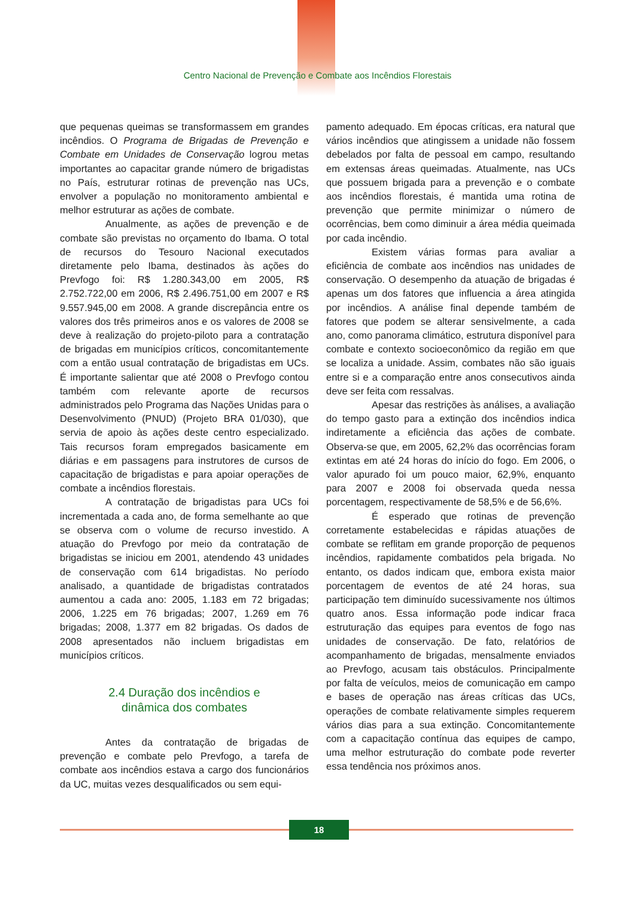Centro Nacional de Prevenção e Combate aos Incêndios Florestais
que pequenas queimas se transformassem em grandes incêndios. O Programa de Brigadas de Prevenção e Combate em Unidades de Conservação logrou metas importantes ao capacitar grande número de brigadistas no País, estruturar rotinas de prevenção nas UCs, envolver a população no monitoramento ambiental e melhor estruturar as ações de combate.
Anualmente, as ações de prevenção e de combate são previstas no orçamento do Ibama. O total de recursos do Tesouro Nacional executados diretamente pelo Ibama, destinados às ações do Prevfogo foi: R$ 1.280.343,00 em 2005, R$ 2.752.722,00 em 2006, R$ 2.496.751,00 em 2007 e R$ 9.557.945,00 em 2008. A grande discrepância entre os valores dos três primeiros anos e os valores de 2008 se deve à realização do projeto-piloto para a contratação de brigadas em municípios críticos, concomitantemente com a então usual contratação de brigadistas em UCs. É importante salientar que até 2008 o Prevfogo contou também com relevante aporte de recursos administrados pelo Programa das Nações Unidas para o Desenvolvimento (PNUD) (Projeto BRA 01/030), que servia de apoio às ações deste centro especializado. Tais recursos foram empregados basicamente em diárias e em passagens para instrutores de cursos de capacitação de brigadistas e para apoiar operações de combate a incêndios florestais.
A contratação de brigadistas para UCs foi incrementada a cada ano, de forma semelhante ao que se observa com o volume de recurso investido. A atuação do Prevfogo por meio da contratação de brigadistas se iniciou em 2001, atendendo 43 unidades de conservação com 614 brigadistas. No período analisado, a quantidade de brigadistas contratados aumentou a cada ano: 2005, 1.183 em 72 brigadas; 2006, 1.225 em 76 brigadas; 2007, 1.269 em 76 brigadas; 2008, 1.377 em 82 brigadas. Os dados de 2008 apresentados não incluem brigadistas em municípios críticos.
2.4 Duração dos incêndios e
dinâmica dos combates
Antes da contratação de brigadas de prevenção e combate pelo Prevfogo, a tarefa de combate aos incêndios estava a cargo dos funcionários da UC, muitas vezes desqualificados ou sem equi-
pamento adequado. Em épocas críticas, era natural que vários incêndios que atingissem a unidade não fossem debelados por falta de pessoal em campo, resultando em extensas áreas queimadas. Atualmente, nas UCs que possuem brigada para a prevenção e o combate aos incêndios florestais, é mantida uma rotina de prevenção que permite minimizar o número de ocorrências, bem como diminuir a área média queimada por cada incêndio.
Existem várias formas para avaliar a eficiência de combate aos incêndios nas unidades de conservação. O desempenho da atuação de brigadas é apenas um dos fatores que influencia a área atingida por incêndios. A análise final depende também de fatores que podem se alterar sensivelmente, a cada ano, como panorama climático, estrutura disponível para combate e contexto socioeconômico da região em que se localiza a unidade. Assim, combates não são iguais entre si e a comparação entre anos consecutivos ainda deve ser feita com ressalvas.
Apesar das restrições às análises, a avaliação do tempo gasto para a extinção dos incêndios indica indiretamente a eficiência das ações de combate. Observa-se que, em 2005, 62,2% das ocorrências foram extintas em até 24 horas do início do fogo. Em 2006, o valor apurado foi um pouco maior, 62,9%, enquanto para 2007 e 2008 foi observada queda nessa porcentagem, respectivamente de 58,5% e de 56,6%.
É esperado que rotinas de prevenção corretamente estabelecidas e rápidas atuações de combate se reflitam em grande proporção de pequenos incêndios, rapidamente combatidos pela brigada. No entanto, os dados indicam que, embora exista maior porcentagem de eventos de até 24 horas, sua participação tem diminuído sucessivamente nos últimos quatro anos. Essa informação pode indicar fraca estruturação das equipes para eventos de fogo nas unidades de conservação. De fato, relatórios de acompanhamento de brigadas, mensalmente enviados ao Prevfogo, acusam tais obstáculos. Principalmente por falta de veículos, meios de comunicação em campo e bases de operação nas áreas críticas das UCs, operações de combate relativamente simples requerem vários dias para a sua extinção. Concomitantemente com a capacitação contínua das equipes de campo, uma melhor estruturação do combate pode reverter essa tendência nos próximos anos.
18